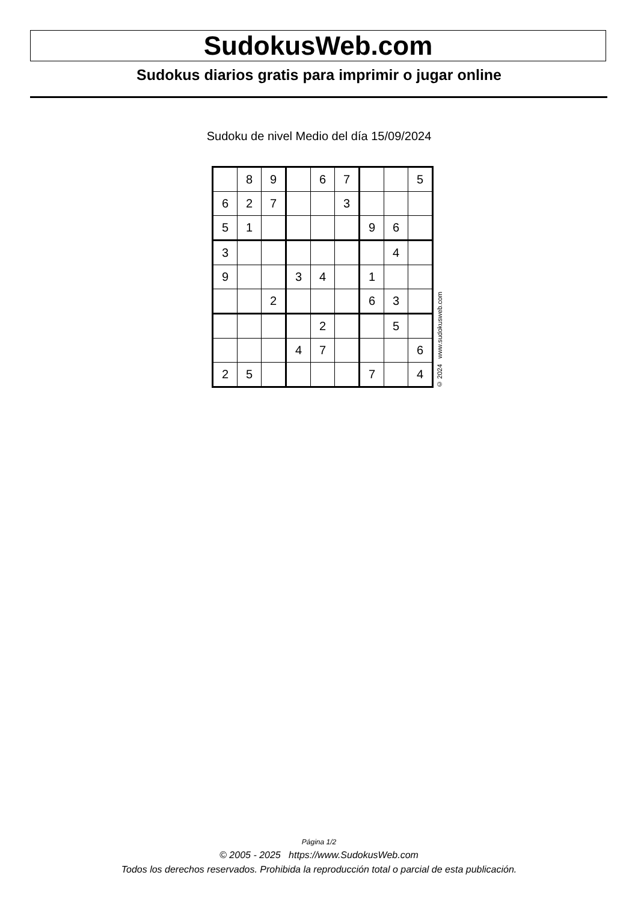SudokusWeb.com
Sudokus diarios gratis para imprimir o jugar online
Sudoku de nivel Medio del día 15/09/2024
| | 8 | 9 | | 6 | 7 | | | 5 |
| 6 | 2 | 7 | | | 3 | | | |
| 5 | 1 | | | | | 9 | 6 | |
| 3 | | | | | | | 4 | |
| 9 | | | 3 | 4 | | 1 | | |
| | | 2 | | | | 6 | 3 | |
| | | | | 2 | | | 5 | |
| | | | 4 | 7 | | | | 6 |
| 2 | 5 | | | | | 7 | | 4 |
© 2024 www.sudokusweb.com
Página 1/2
© 2005 - 2025 https://www.SudokusWeb.com
Todos los derechos reservados. Prohibida la reproducción total o parcial de esta publicación.